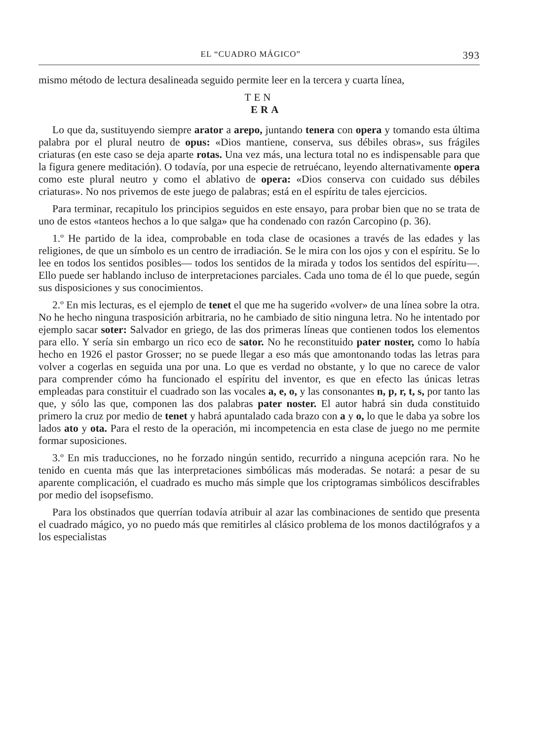EL “CUADRO MÁGICO” 393
mismo método de lectura desalineada seguido permite leer en la tercera y cuarta línea,
TEN
ERA
Lo que da, sustituyendo siempre arator a arepo, juntando tenera con opera y tomando esta última palabra por el plural neutro de opus: «Dios mantiene, conserva, sus débiles obras», sus frágiles criaturas (en este caso se deja aparte rotas. Una vez más, una lectura total no es indispensable para que la figura genere meditación). O todavía, por una especie de retruécano, leyendo alternativamente opera como este plural neutro y como el ablativo de opera: «Dios conserva con cuidado sus débiles criaturas». No nos privemos de este juego de palabras; está en el espíritu de tales ejercicios.
Para terminar, recapitulo los principios seguidos en este ensayo, para probar bien que no se trata de uno de estos «tanteos hechos a lo que salga» que ha condenado con razón Carcopino (p. 36).
1.º He partido de la idea, comprobable en toda clase de ocasiones a través de las edades y las religiones, de que un símbolo es un centro de irradiación. Se le mira con los ojos y con el espíritu. Se lo lee en todos los sentidos posibles— todos los sentidos de la mirada y todos los sentidos del espíritu—. Ello puede ser hablando incluso de interpretaciones parciales. Cada uno toma de él lo que puede, según sus disposiciones y sus conocimientos.
2.º En mis lecturas, es el ejemplo de tenet el que me ha sugerido «volver» de una línea sobre la otra. No he hecho ninguna trasposición arbitraria, no he cambiado de sitio ninguna letra. No he intentado por ejemplo sacar soter: Salvador en griego, de las dos primeras líneas que contienen todos los elementos para ello. Y sería sin embargo un rico eco de sator. No he reconstituido pater noster, como lo había hecho en 1926 el pastor Grosser; no se puede llegar a eso más que amontonando todas las letras para volver a cogerlas en seguida una por una. Lo que es verdad no obstante, y lo que no carece de valor para comprender cómo ha funcionado el espíritu del inventor, es que en efecto las únicas letras empleadas para constituir el cuadrado son las vocales a, e, o, y las consonantes n, p, r, t, s, por tanto las que, y sólo las que, componen las dos palabras pater noster. El autor habrá sin duda constituido primero la cruz por medio de tenet y habrá apuntalado cada brazo con a y o, lo que le daba ya sobre los lados ato y ota. Para el resto de la operación, mi incompetencia en esta clase de juego no me permite formar suposiciones.
3.º En mis traducciones, no he forzado ningún sentido, recurrido a ninguna acepción rara. No he tenido en cuenta más que las interpretaciones simbólicas más moderadas. Se notará: a pesar de su aparente complicación, el cuadrado es mucho más simple que los criptogramas simbólicos descifrables por medio del isopsefismo.
Para los obstinados que querrían todavía atribuir al azar las combinaciones de sentido que presenta el cuadrado mágico, yo no puedo más que remitirles al clásico problema de los monos dactilógrafos y a los especialistas